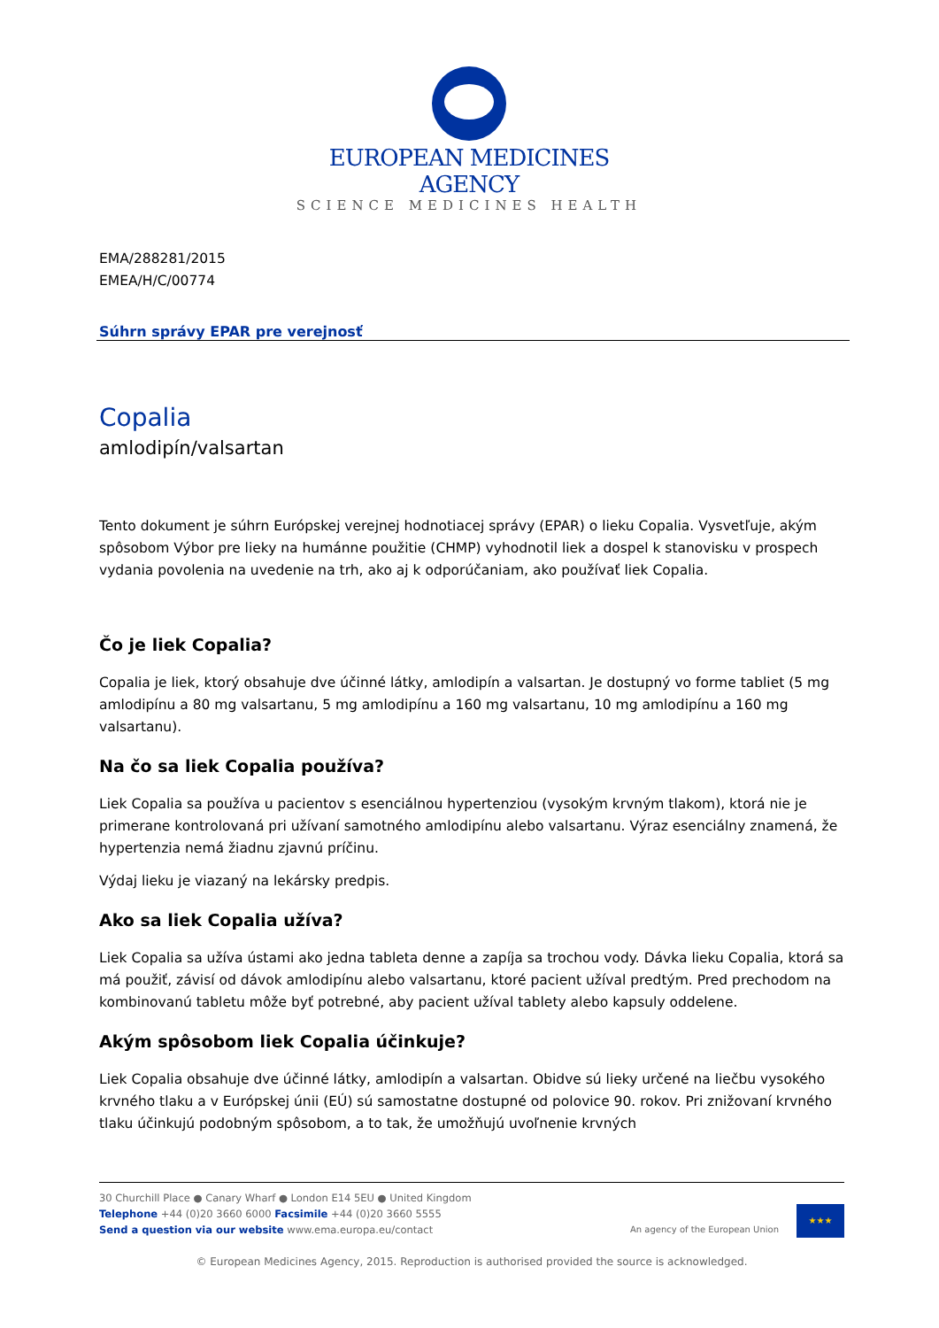EUROPEAN MEDICINES AGENCY
SCIENCE MEDICINES HEALTH
EMA/288281/2015
EMEA/H/C/00774
Súhrn správy EPAR pre verejnosť
Copalia
amlodipín/valsartan
Tento dokument je súhrn Európskej verejnej hodnotiacej správy (EPAR) o lieku Copalia. Vysvetľuje, akým spôsobom Výbor pre lieky na humánne použitie (CHMP) vyhodnotil liek a dospel k stanovisku v prospech vydania povolenia na uvedenie na trh, ako aj k odporúčaniam, ako používať liek Copalia.
Čo je liek Copalia?
Copalia je liek, ktorý obsahuje dve účinné látky, amlodipín a valsartan. Je dostupný vo forme tabliet (5 mg amlodipínu a 80 mg valsartanu, 5 mg amlodipínu a 160 mg valsartanu, 10 mg amlodipínu a 160 mg valsartanu).
Na čo sa liek Copalia používa?
Liek Copalia sa používa u pacientov s esenciálnou hypertenziou (vysokým krvným tlakom), ktorá nie je primerane kontrolovaná pri užívaní samotného amlodipínu alebo valsartanu. Výraz esenciálny znamená, že hypertenzia nemá žiadnu zjavnú príčinu.
Výdaj lieku je viazaný na lekársky predpis.
Ako sa liek Copalia užíva?
Liek Copalia sa užíva ústami ako jedna tableta denne a zapíja sa trochou vody. Dávka lieku Copalia, ktorá sa má použiť, závisí od dávok amlodipínu alebo valsartanu, ktoré pacient užíval predtým. Pred prechodom na kombinovanú tabletu môže byť potrebné, aby pacient užíval tablety alebo kapsuly oddelene.
Akým spôsobom liek Copalia účinkuje?
Liek Copalia obsahuje dve účinné látky, amlodipín a valsartan. Obidve sú lieky určené na liečbu vysokého krvného tlaku a v Európskej únii (EÚ) sú samostatne dostupné od polovice 90. rokov. Pri znižovaní krvného tlaku účinkujú podobným spôsobom, a to tak, že umožňujú uvoľnenie krvných
30 Churchill Place ● Canary Wharf ● London E14 5EU ● United Kingdom
Telephone +44 (0)20 3660 6000 Facsimile +44 (0)20 3660 5555
Send a question via our website www.ema.europa.eu/contact
An agency of the European Union
★★★
© European Medicines Agency, 2015. Reproduction is authorised provided the source is acknowledged.